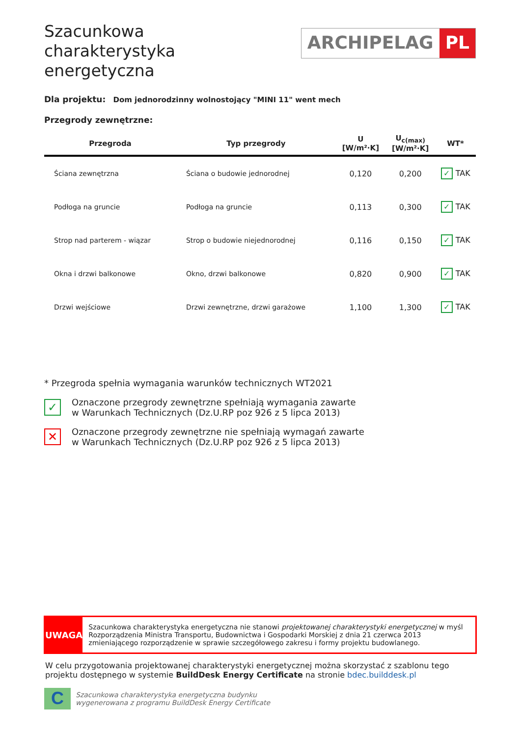Szacunkowa charakterystyka energetyczna
ARCHIPELAG PL
Dla projektu: Dom jednorodzinny wolnostojący "MINI 11" went mech
Przegrody zewnętrzne:
| Przegroda | Typ przegrody | U [W/m²·K] | U<sub>c(max)</sub> [W/m²·K] | WT* |
| --- | --- | --- | --- | --- |
| Ściana zewnętrzna | Ściana o budowie jednorodnej | 0,120 | 0,200 | ✓ TAK |
| Podłoga na gruncie | Podłoga na gruncie | 0,113 | 0,300 | ✓ TAK |
| Strop nad parterem - wiązar | Strop o budowie niejednorodnej | 0,116 | 0,150 | ✓ TAK |
| Okna i drzwi balkonowe | Okno, drzwi balkonowe | 0,820 | 0,900 | ✓ TAK |
| Drzwi wejściowe | Drzwi zewnętrzne, drzwi garażowe | 1,100 | 1,300 | ✓ TAK |
* Przegroda spełnia wymagania warunków technicznych WT2021
✓
Oznaczone przegrody zewnętrzne spełniają wymagania zawarte
w Warunkach Technicznych (Dz.U.RP poz 926 z 5 lipca 2013)
✕
Oznaczone przegrody zewnętrzne nie spełniają wymagań zawarte
w Warunkach Technicznych (Dz.U.RP poz 926 z 5 lipca 2013)
UWAGA
Szacunkowa charakterystyka energetyczna nie stanowi projektowanej charakterystyki energetycznej w myśl Rozporządzenia Ministra Transportu, Budownictwa i Gospodarki Morskiej z dnia 21 czerwca 2013 zmieniającego rozporządzenie w sprawie szczegółowego zakresu i formy projektu budowlanego.
W celu przygotowania projektowanej charakterystyki energetycznej można skorzystać z szablonu tego projektu dostępnego w systemie BuildDesk Energy Certificate na stronie bdec.builddesk.pl
C
Szacunkowa charakterystyka energetyczna budynku
wygenerowana z programu BuildDesk Energy Certificate